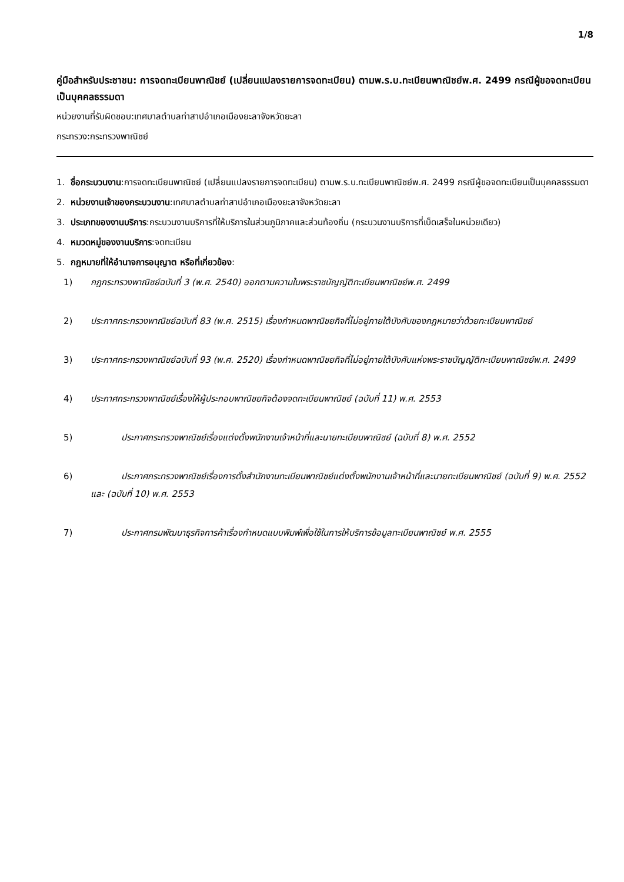1/8
คู่มือสำหรับประชาชน: การจดทะเบียนพาณิชย์ (เปลี่ยนแปลงรายการจดทะเบียน) ตามพ.ร.บ.ทะเบียนพาณิชย์พ.ศ. 2499 กรณีผู้ขอจดทะเบียนเป็นบุคคลธรรมดา
หน่วยงานที่รับผิดชอบ:เทศบาลตำบลท่าสาปอำเภอเมืองยะลาจังหวัดยะลา
กระทรวง:กระทรวงพาณิชย์
1. ชื่อกระบวนงาน:การจดทะเบียนพาณิชย์ (เปลี่ยนแปลงรายการจดทะเบียน) ตามพ.ร.บ.ทะเบียนพาณิชย์พ.ศ. 2499 กรณีผู้ขอจดทะเบียนเป็นบุคคลธรรมดา
2. หน่วยงานเจ้าของกระบวนงาน:เทศบาลตำบลท่าสาปอำเภอเมืองยะลาจังหวัดยะลา
3. ประเภทของงานบริการ:กระบวนงานบริการที่ให้บริการในส่วนภูมิภาคและส่วนท้องถิ่น (กระบวนงานบริการที่เบ็ดเสร็จในหน่วยเดียว)
4. หมวดหมู่ของงานบริการ:จดทะเบียน
5. กฎหมายที่ให้อำนาจการอนุญาต หรือที่เกี่ยวข้อง:
1) กฎกระทรวงพาณิชย์ฉบับที่ 3 (พ.ศ. 2540) ออกตามความในพระราชบัญญัติทะเบียนพาณิชย์พ.ศ. 2499
2) ประกาศกระทรวงพาณิชย์ฉบับที่ 83 (พ.ศ. 2515) เรื่องกำหนดพาณิชยกิจที่ไม่อยู่ภายใต้บังคับของกฎหมายว่าด้วยทะเบียนพาณิชย์
3) ประกาศกระทรวงพาณิชย์ฉบับที่ 93 (พ.ศ. 2520) เรื่องกำหนดพาณิชยกิจที่ไม่อยู่ภายใต้บังคับแห่งพระราชบัญญัติทะเบียนพาณิชย์พ.ศ. 2499
4) ประกาศกระทรวงพาณิชย์เรื่องให้ผู้ประกอบพาณิชยกิจต้องจดทะเบียนพาณิชย์ (ฉบับที่ 11) พ.ศ. 2553
5) ประกาศกระทรวงพาณิชย์เรื่องแต่งตั้งพนักงานเจ้าหน้าที่และนายทะเบียนพาณิชย์ (ฉบับที่ 8) พ.ศ. 2552
6) ประกาศกระทรวงพาณิชย์เรื่องการตั้งสำนักงานทะเบียนพาณิชย์แต่งตั้งพนักงานเจ้าหน้าที่และนายทะเบียนพาณิชย์ (ฉบับที่ 9) พ.ศ. 2552 และ (ฉบับที่ 10) พ.ศ. 2553
7) ประกาศกรมพัฒนาธุรกิจการค้าเรื่องกำหนดแบบพิมพ์เพื่อใช้ในการให้บริการข้อมูลทะเบียนพาณิชย์ พ.ศ. 2555